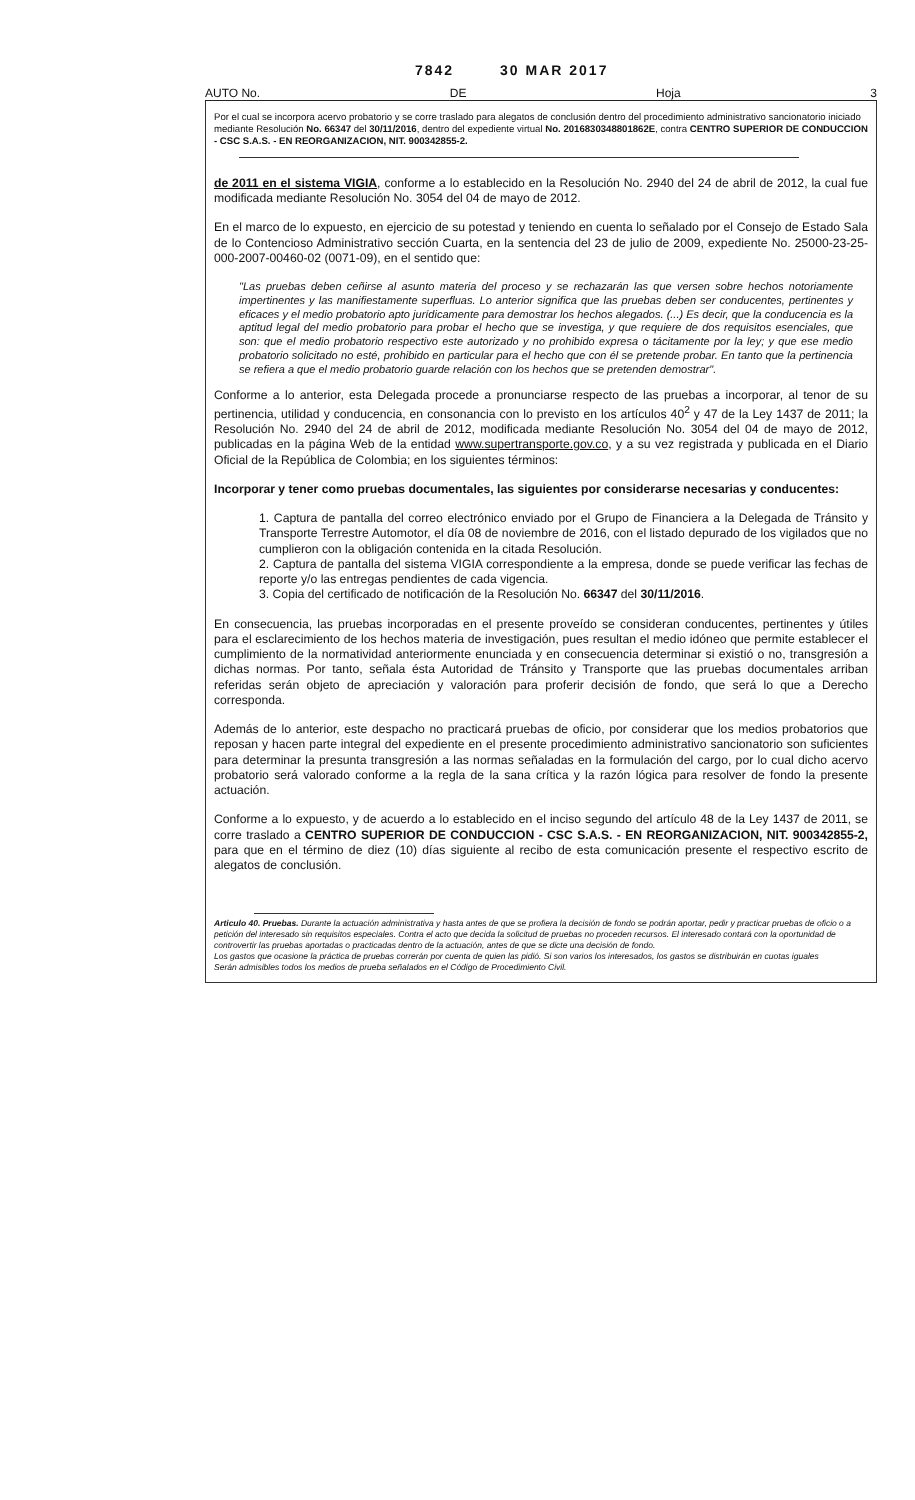7842 30 MAR 2017
AUTO No. DE Hoja 3
Por el cual se incorpora acervo probatorio y se corre traslado para alegatos de conclusión dentro del procedimiento administrativo sancionatorio iniciado mediante Resolución No. 66347 del 30/11/2016, dentro del expediente virtual No. 2016830348801862E, contra CENTRO SUPERIOR DE CONDUCCION - CSC S.A.S. - EN REORGANIZACION, NIT. 900342855-2.
de 2011 en el sistema VIGIA, conforme a lo establecido en la Resolución No. 2940 del 24 de abril de 2012, la cual fue modificada mediante Resolución No. 3054 del 04 de mayo de 2012.
En el marco de lo expuesto, en ejercicio de su potestad y teniendo en cuenta lo señalado por el Consejo de Estado Sala de lo Contencioso Administrativo sección Cuarta, en la sentencia del 23 de julio de 2009, expediente No. 25000-23-25-000-2007-00460-02 (0071-09), en el sentido que:
"Las pruebas deben ceñirse al asunto materia del proceso y se rechazarán las que versen sobre hechos notoriamente impertinentes y las manifiestamente superfluas. Lo anterior significa que las pruebas deben ser conducentes, pertinentes y eficaces y el medio probatorio apto jurídicamente para demostrar los hechos alegados. (...) Es decir, que la conducencia es la aptitud legal del medio probatorio para probar el hecho que se investiga, y que requiere de dos requisitos esenciales, que son: que el medio probatorio respectivo este autorizado y no prohibido expresa o tácitamente por la ley; y que ese medio probatorio solicitado no esté, prohibido en particular para el hecho que con él se pretende probar. En tanto que la pertinencia se refiera a que el medio probatorio guarde relación con los hechos que se pretenden demostrar".
Conforme a lo anterior, esta Delegada procede a pronunciarse respecto de las pruebas a incorporar, al tenor de su pertinencia, utilidad y conducencia, en consonancia con lo previsto en los artículos 40<sup>2</sup> y 47 de la Ley 1437 de 2011; la Resolución No. 2940 del 24 de abril de 2012, modificada mediante Resolución No. 3054 del 04 de mayo de 2012, publicadas en la página Web de la entidad www.supertransporte.gov.co, y a su vez registrada y publicada en el Diario Oficial de la República de Colombia; en los siguientes términos:
Incorporar y tener como pruebas documentales, las siguientes por considerarse necesarias y conducentes:
1. Captura de pantalla del correo electrónico enviado por el Grupo de Financiera a la Delegada de Tránsito y Transporte Terrestre Automotor, el día 08 de noviembre de 2016, con el listado depurado de los vigilados que no cumplieron con la obligación contenida en la citada Resolución.
2. Captura de pantalla del sistema VIGIA correspondiente a la empresa, donde se puede verificar las fechas de reporte y/o las entregas pendientes de cada vigencia.
3. Copia del certificado de notificación de la Resolución No. 66347 del 30/11/2016.
En consecuencia, las pruebas incorporadas en el presente proveído se consideran conducentes, pertinentes y útiles para el esclarecimiento de los hechos materia de investigación, pues resultan el medio idóneo que permite establecer el cumplimiento de la normatividad anteriormente enunciada y en consecuencia determinar si existió o no, transgresión a dichas normas. Por tanto, señala ésta Autoridad de Tránsito y Transporte que las pruebas documentales arriban referidas serán objeto de apreciación y valoración para proferir decisión de fondo, que será lo que a Derecho corresponda.
Además de lo anterior, este despacho no practicará pruebas de oficio, por considerar que los medios probatorios que reposan y hacen parte integral del expediente en el presente procedimiento administrativo sancionatorio son suficientes para determinar la presunta transgresión a las normas señaladas en la formulación del cargo, por lo cual dicho acervo probatorio será valorado conforme a la regla de la sana crítica y la razón lógica para resolver de fondo la presente actuación.
Conforme a lo expuesto, y de acuerdo a lo establecido en el inciso segundo del artículo 48 de la Ley 1437 de 2011, se corre traslado a CENTRO SUPERIOR DE CONDUCCION - CSC S.A.S. - EN REORGANIZACION, NIT. 900342855-2, para que en el término de diez (10) días siguiente al recibo de esta comunicación presente el respectivo escrito de alegatos de conclusión.
Articulo 40. Pruebas. Durante la actuación administrativa y hasta antes de que se profiera la decisión de fondo se podrán aportar, pedir y practicar pruebas de oficio o a petición del interesado sin requisitos especiales. Contra el acto que decida la solicitud de pruebas no proceden recursos. El interesado contará con la oportunidad de controvertir las pruebas aportadas o practicadas dentro de la actuación, antes de que se dicte una decisión de fondo.
Los gastos que ocasione la práctica de pruebas correrán por cuenta de quien las pidió. Si son varios los interesados, los gastos se distribuirán en cuotas iguales
Serán admisibles todos los medios de prueba señalados en el Código de Procedimiento Civil.